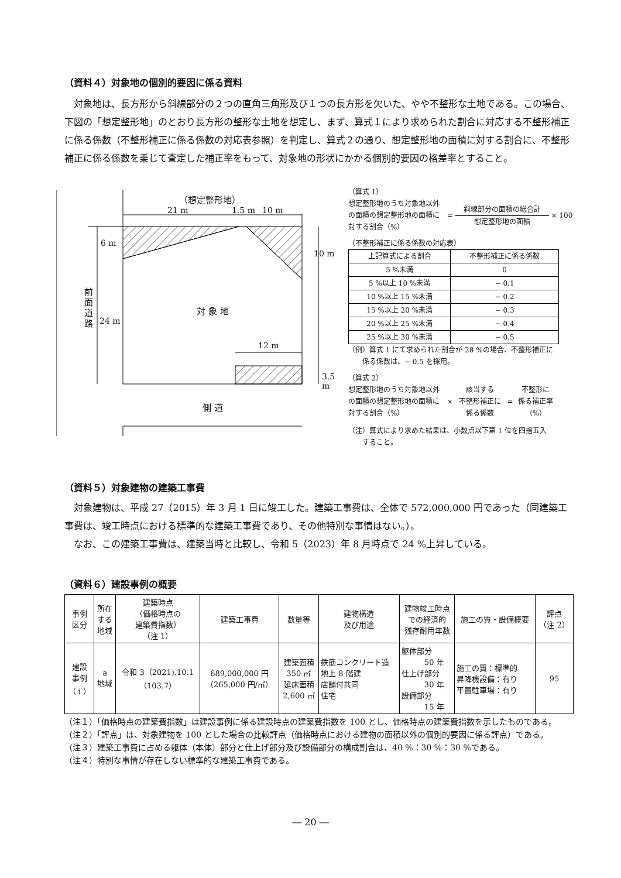（資料４）対象地の個別的要因に係る資料
　対象地は、長方形から斜線部分の２つの直角三角形及び１つの長方形を欠いた、やや不整形な土地である。この場合、下図の「想定整形地」のとおり長方形の整形な土地を想定し、まず、算式１により求められた割合に対応する不整形補正に係る係数（不整形補正に係る係数の対応表参照）を判定し、算式２の通り、想定整形地の面積に対する割合に、不整形補正に係る係数を乗じて査定した補正率をもって、対象地の形状にかかる個別的要因の格差率とすること。
（想定整形地）
21 m 1.5 m 10 m
6 m
10 m
前面道路
24 m
対 象 地
12 m
3.5 m
側 道
（算式 1）
想定整形地のうち対象地以外の面積の想定整形地の面積に対する割合（%）
=
斜線部分の面積の総合計
想定整形地の面積
× 100
（不整形補正に係る係数の対応表）
| 上記算式による割合 | 不整形補正に係る係数 |
| --- | --- |
| 5 %未満 | 0 |
| 5 %以上 10 %未満 | − 0.1 |
| 10 %以上 15 %未満 | − 0.2 |
| 15 %以上 20 %未満 | − 0.3 |
| 20 %以上 25 %未満 | − 0.4 |
| 25 %以上 30 %未満 | − 0.5 |
（例）算式 1 にて求められた割合が 28 %の場合、不整形補正に
　　係る係数は、− 0.5 を採用。
（算式 2）
想定整形地のうち対象地以外の面積の想定整形地の面積に対する割合（%）
×
該当する
不整形補正に
係る係数
=
不整形に
係る補正率
（%）
（注）算式により求めた結果は、小数点以下第 1 位を四捨五入
　　すること。
（資料５）対象建物の建築工事費
　対象建物は、平成 27（2015）年 3 月 1 日に竣工した。建築工事費は、全体で 572,000,000 円であった（同建築工事費は、竣工時点における標準的な建築工事費であり、その他特別な事情はない。）。
　なお、この建築工事費は、建築当時と比較し、令和 5（2023）年 8 月時点で 24 %上昇している。
（資料６）建設事例の概要
| 事例 区分 | 所在 する 地域 | 建築時点 （価格時点の 建築費指数） （注 1） | 建築工事費 | 数量等 | 建物構造 及び用途 | 建物竣工時点 での経済的 残存耐用年数 | 施工の質・設備概要 | 評点 （注 2） |
| --- | --- | --- | --- | --- | --- | --- | --- | --- |
| 建設 事例 （ i ） | a 地域 | 令和 3（2021).10.1 （103.7） | 689,000,000 円 （265,000 円/㎡） | 建築面積 350 ㎡ 延床面積 2,600 ㎡ | 鉄筋コンクリート造 地上 8 階建 店舗付共同 住宅 | 躯体部分 50 年 仕上げ部分 30 年 設備部分 15 年 | 施工の質：標準的 昇降機設備：有り 平置駐車場：有り | 95 |
（注１）「価格時点の建築費指数」は建設事例に係る建設時点の建築費指数を 100 とし、価格時点の建築費指数を示したものである。
（注２）「評点」は、対象建物を 100 とした場合の比較評点（価格時点における建物の面積以外の個別的要因に係る評点）である。
（注３）建築工事費に占める躯体（本体）部分と仕上げ部分及び設備部分の構成割合は、40 %：30 %：30 %である。
（注４）特別な事情が存在しない標準的な建築工事費である。
― 20 ―